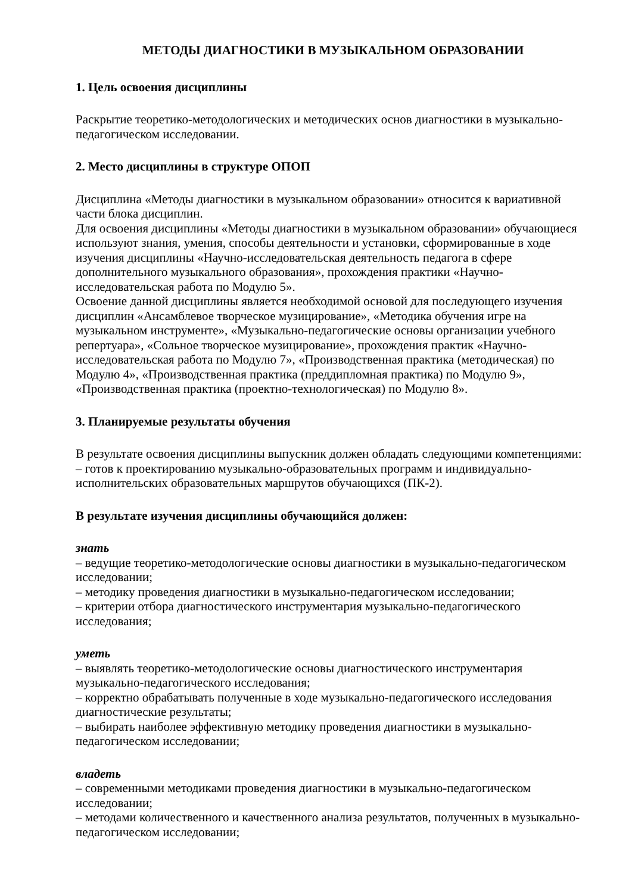МЕТОДЫ ДИАГНОСТИКИ В МУЗЫКАЛЬНОМ ОБРАЗОВАНИИ
1. Цель освоения дисциплины
Раскрытие теоретико-методологических и методических основ диагностики в музыкально-педагогическом исследовании.
2. Место дисциплины в структуре ОПОП
Дисциплина «Методы диагностики в музыкальном образовании» относится к вариативной части блока дисциплин.
Для освоения дисциплины «Методы диагностики в музыкальном образовании» обучающиеся используют знания, умения, способы деятельности и установки, сформированные в ходе изучения дисциплины «Научно-исследовательская деятельность педагога в сфере дополнительного музыкального образования», прохождения практики «Научно-исследовательская работа по Модулю 5».
Освоение данной дисциплины является необходимой основой для последующего изучения дисциплин «Ансамблевое творческое музицирование», «Методика обучения игре на музыкальном инструменте», «Музыкально-педагогические основы организации учебного репертуара», «Сольное творческое музицирование», прохождения практик «Научно-исследовательская работа по Модулю 7», «Производственная практика (методическая) по Модулю 4», «Производственная практика (преддипломная практика) по Модулю 9», «Производственная практика (проектно-технологическая) по Модулю 8».
3. Планируемые результаты обучения
В результате освоения дисциплины выпускник должен обладать следующими компетенциями:
– готов к проектированию музыкально-образовательных программ и индивидуально-исполнительских образовательных маршрутов обучающихся (ПК-2).
В результате изучения дисциплины обучающийся должен:
знать
– ведущие теоретико-методологические основы диагностики в музыкально-педагогическом исследовании;
– методику проведения диагностики в музыкально-педагогическом исследовании;
– критерии отбора диагностического инструментария музыкально-педагогического исследования;
уметь
– выявлять теоретико-методологические основы диагностического инструментария музыкально-педагогического исследования;
– корректно обрабатывать полученные в ходе музыкально-педагогического исследования диагностические результаты;
– выбирать наиболее эффективную методику проведения диагностики в музыкально-педагогическом исследовании;
владеть
– современными методиками проведения диагностики в музыкально-педагогическом исследовании;
– методами количественного и качественного анализа результатов, полученных в музыкально-педагогическом исследовании;